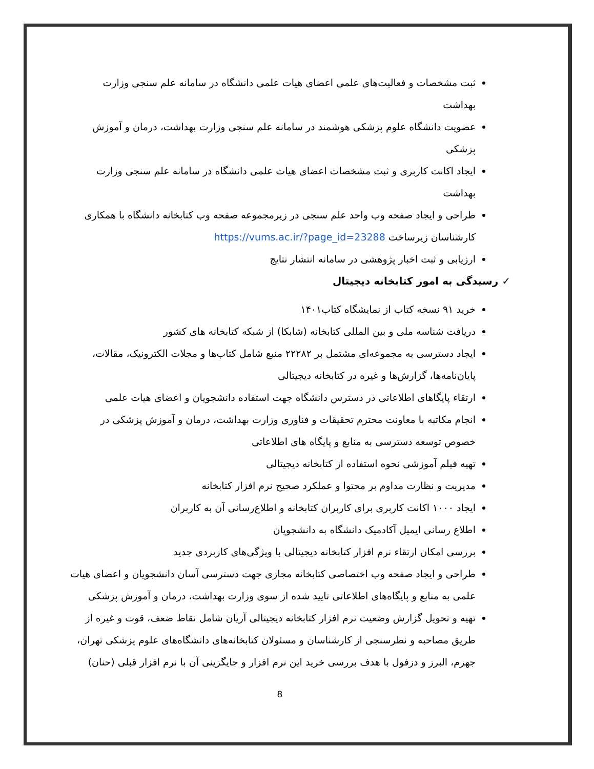ثبت مشخصات و فعالیت‌های علمی اعضای هیات علمی دانشگاه در سامانه علم سنجی وزارت بهداشت
عضویت دانشگاه علوم پزشکی هوشمند در سامانه علم سنجی وزارت بهداشت، درمان و آموزش پزشکی
ایجاد اکانت کاربری و ثبت مشخصات اعضای هیات علمی دانشگاه در سامانه علم سنجی وزارت بهداشت
طراحی و ایجاد صفحه وب واحد علم سنجی در زیرمجموعه صفحه وب کتابخانه دانشگاه با همکاری کارشناسان زیرساخت https://vums.ac.ir/?page_id=23288
ارزیابی و ثبت اخبار پژوهشی در سامانه انتشار نتایج
✓ رسیدگی به امور کتابخانه دیجیتال
خرید ۹۱ نسخه کتاب از نمایشگاه کتاب۱۴۰۱
دریافت شناسه ملی و بین المللی کتابخانه (شابکا) از شبکه کتابخانه های کشور
ایجاد دسترسی به مجموعه‌ای مشتمل بر ۲۲۲۸۲ منبع شامل کتاب‌ها و مجلات الکترونیک، مقالات، پایان‌نامه‌ها، گزارش‌ها و غیره در کتابخانه دیجیتالی
ارتقاء پایگاهای اطلاعاتی در دسترس دانشگاه جهت استفاده دانشجویان و اعضای هیات علمی
انجام مکاتبه با معاونت محترم تحقیقات و فناوری وزارت بهداشت، درمان و آموزش پزشکی در خصوص توسعه دسترسی به منابع و پایگاه های اطلاعاتی
تهیه فیلم آموزشی نحوه استفاده از کتابخانه دیجیتالی
مدیریت و نظارت مداوم بر محتوا و عملکرد صحیح نرم افزار کتابخانه
ایجاد ۱۰۰۰ اکانت کاربری برای کاربران کتابخانه و اطلاع‌رسانی آن به کاربران
اطلاع رسانی ایمیل آکادمیک دانشگاه به دانشجویان
بررسی امکان ارتقاء نرم افزار کتابخانه دیجیتالی با ویژگی‌های کاربردی جدید
طراحی و ایجاد صفحه وب اختصاصی کتابخانه مجازی جهت دسترسی آسان دانشجویان و اعضای هیات علمی به منابع و پایگاه‌های اطلاعاتی تایید شده از سوی وزارت بهداشت، درمان و آموزش پزشکی
تهیه و تحویل گزارش وضعیت نرم افزار کتابخانه دیجیتالی آریان شامل نقاط ضعف، قوت و غیره از طریق مصاحبه و نظرسنجی از کارشناسان و مسئولان کتابخانه‌های دانشگاه‌های علوم پزشکی تهران، جهرم، البرز و دزفول با هدف بررسی خرید این نرم افزار و جایگزینی آن با نرم افزار قبلی (حنان)
8